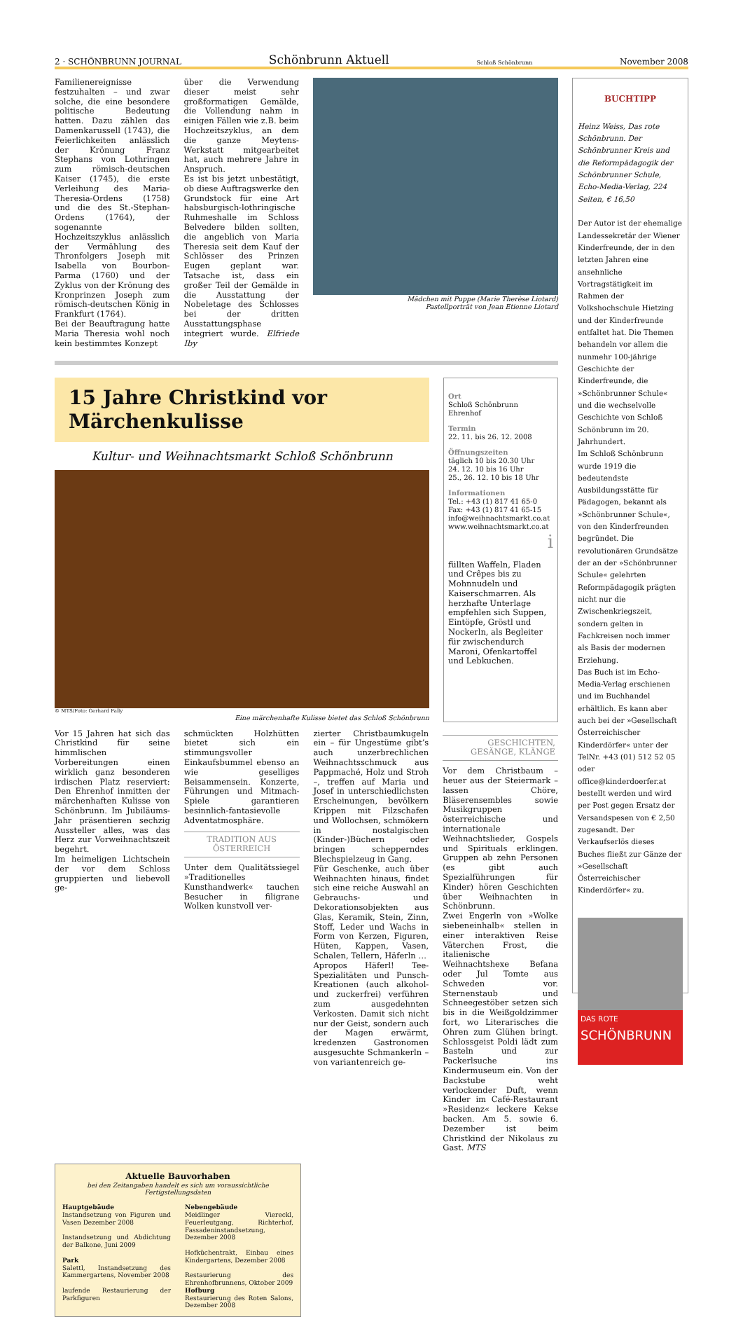2 · SCHÖNBRUNN JOURNAL Schönbrunn Aktuell Schloß Schönbrunn November 2008
Familienereignisse festzuhalten – und zwar solche, die eine besondere politische Bedeutung hatten. Dazu zählen das Damenkarussell (1743), die Feierlichkeiten anlässlich der Krönung Franz Stephans von Lothringen zum römisch-deutschen Kaiser (1745), die erste Verleihung des Maria-Theresia-Ordens (1758) und die des St.-Stephan-Ordens (1764), der sogenannte Hochzeitszyklus anlässlich der Vermählung des Thronfolgers Joseph mit Isabella von Bourbon-Parma (1760) und der Zyklus von der Krönung des Kronprinzen Joseph zum römisch-deutschen König in Frankfurt (1764).
Bei der Beauftragung hatte Maria Theresia wohl noch kein bestimmtes Konzept
über die Verwendung dieser meist sehr großformatigen Gemälde, die Vollendung nahm in einigen Fällen wie z.B. beim Hochzeitszyklus, an dem die ganze Meytens-Werkstatt mitgearbeitet hat, auch mehrere Jahre in Anspruch.
Es ist bis jetzt unbestätigt, ob diese Auftragswerke den Grundstock für eine Art habsburgisch-lothringische Ruhmeshalle im Schloss Belvedere bilden sollten, die angeblich von Maria Theresia seit dem Kauf der Schlösser des Prinzen Eugen geplant war. Tatsache ist, dass ein großer Teil der Gemälde in die Ausstattung der Nobeletage des Schlosses bei der dritten Ausstattungsphase integriert wurde. Elfriede Iby
Mädchen mit Puppe (Marie Therèse Liotard)
Pastellporträt von Jean Etienne Liotard
15 Jahre Christkind vor Märchenkulisse
Kultur- und Weihnachtsmarkt Schloß Schönbrunn
© MTS/Foto: Gerhard Fally
Eine märchenhafte Kulisse bietet das Schloß Schönbrunn
Ort
Schloß Schönbrunn
Ehrenhof
Termin
22. 11. bis 26. 12. 2008
Öffnungszeiten
täglich 10 bis 20.30 Uhr
24. 12. 10 bis 16 Uhr
25., 26. 12. 10 bis 18 Uhr
Informationen
Tel.: +43 (1) 817 41 65-0
Fax: +43 (1) 817 41 65-15
info@weihnachtsmarkt.co.at
www.weihnachtsmarkt.co.at
i
füllten Waffeln, Fladen und Crêpes bis zu Mohnnudeln und Kaiserschmarren. Als herzhafte Unterlage empfehlen sich Suppen, Eintöpfe, Gröstl und Nockerln, als Begleiter für zwischendurch Maroni, Ofenkartoffel und Lebkuchen.
Vor 15 Jahren hat sich das Christkind für seine himmlischen Vorbereitungen einen wirklich ganz besonderen irdischen Platz reserviert: Den Ehrenhof inmitten der märchenhaften Kulisse von Schönbrunn. Im Jubiläums-Jahr präsentieren sechzig Aussteller alles, was das Herz zur Vorweihnachtszeit begehrt.
Im heimeligen Lichtschein der vor dem Schloss gruppierten und liebevoll ge-
schmückten Holzhütten bietet sich ein stimmungsvoller Einkaufsbummel ebenso an wie geselliges Beisammensein. Konzerte, Führungen und Mitmach-Spiele garantieren besinnlich-fantasievolle Adventatmosphäre.
TRADITION AUS ÖSTERREICH
Unter dem Qualitätssiegel »Traditionelles Kunsthandwerk« tauchen Besucher in filigrane Wolken kunstvoll ver-
zierter Christbaumkugeln ein – für Ungestüme gibt’s auch unzerbrechlichen Weihnachtsschmuck aus Pappmaché, Holz und Stroh –, treffen auf Maria und Josef in unterschiedlichsten Erscheinungen, bevölkern Krippen mit Filzschafen und Wollochsen, schmökern in nostalgischen (Kinder-)Büchern oder bringen schepperndes Blechspielzeug in Gang.
Für Geschenke, auch über Weihnachten hinaus, findet sich eine reiche Auswahl an Gebrauchs- und Dekorationsobjekten aus Glas, Keramik, Stein, Zinn, Stoff, Leder und Wachs in Form von Kerzen, Figuren, Hüten, Kappen, Vasen, Schalen, Tellern, Häferln …
Apropos Häferl! Tee-Spezialitäten und Punsch-Kreationen (auch alkohol- und zuckerfrei) verführen zum ausgedehnten Verkosten. Damit sich nicht nur der Geist, sondern auch der Magen erwärmt, kredenzen Gastronomen ausgesuchte Schmankerln – von variantenreich ge-
GESCHICHTEN, GESÄNGE, KLÄNGE
Vor dem Christbaum – heuer aus der Steiermark – lassen Chöre, Bläserensembles sowie Musikgruppen österreichische und internationale Weihnachtslieder, Gospels und Spirituals erklingen. Gruppen ab zehn Personen (es gibt auch Spezialführungen für Kinder) hören Geschichten über Weihnachten in Schönbrunn.
Zwei Engerln von »Wolke siebeneinhalb« stellen in einer interaktiven Reise Väterchen Frost, die italienische Weihnachtshexe Befana oder Jul Tomte aus Schweden vor. Sternenstaub und Schneegestöber setzen sich bis in die Weißgoldzimmer fort, wo Literarisches die Ohren zum Glühen bringt. Schlossgeist Poldi lädt zum Basteln und zur Packerlsuche ins Kindermuseum ein. Von der Backstube weht verlockender Duft, wenn Kinder im Café-Restaurant »Residenz« leckere Kekse backen. Am 5. sowie 6. Dezember ist beim Christkind der Nikolaus zu Gast. MTS
Aktuelle Bauvorhaben
bei den Zeitangaben handelt es sich um voraussichtliche Fertigstellungsdaten
Hauptgebäude
Instandsetzung von Figuren und Vasen Dezember 2008
Instandsetzung und Abdichtung der Balkone, Juni 2009
Park
Salettl, Instandsetzung des Kammergartens, November 2008
laufende Restaurierung der Parkfiguren
Nebengebäude
Meidlinger Viereckl, Feuerleutgang, Richterhof, Fassadeninstandsetzung, Dezember 2008
Hofküchentrakt, Einbau eines Kindergartens, Dezember 2008
Restaurierung des Ehrenhofbrunnens, Oktober 2009
Hofburg
Restaurierung des Roten Salons, Dezember 2008
BUCHTIPP
Heinz Weiss, Das rote Schönbrunn. Der Schönbrunner Kreis und die Reformpädagogik der Schönbrunner Schule, Echo-Media-Verlag, 224 Seiten, € 16,50
Der Autor ist der ehemalige Landessekretär der Wiener Kinderfreunde, der in den letzten Jahren eine ansehnliche Vortragstätigkeit im Rahmen der Volkshochschule Hietzing und der Kinderfreunde entfaltet hat. Die Themen behandeln vor allem die nunmehr 100-jährige Geschichte der Kinderfreunde, die »Schönbrunner Schule« und die wechselvolle Geschichte von Schloß Schönbrunn im 20. Jahrhundert.
Im Schloß Schönbrunn wurde 1919 die bedeutendste Ausbildungsstätte für Pädagogen, bekannt als »Schönbrunner Schule«, von den Kinderfreunden begründet. Die revolutionären Grundsätze der an der »Schönbrunner Schule« gelehrten Reformpädagogik prägten nicht nur die Zwischenkriegszeit, sondern gelten in Fachkreisen noch immer als Basis der modernen Erziehung.
Das Buch ist im Echo-Media-Verlag erschienen und im Buchhandel erhältlich. Es kann aber auch bei der »Gesellschaft Österreichischer Kinderdörfer« unter der TelNr. +43 (01) 512 52 05 oder office@kinderdoerfer.at bestellt werden und wird per Post gegen Ersatz der Versandspesen von € 2,50 zugesandt. Der Verkaufserlös dieses Buches fließt zur Gänze der »Gesellschaft Österreichischer Kinderdörfer« zu.
DAS ROTE
SCHÖNBRUNN